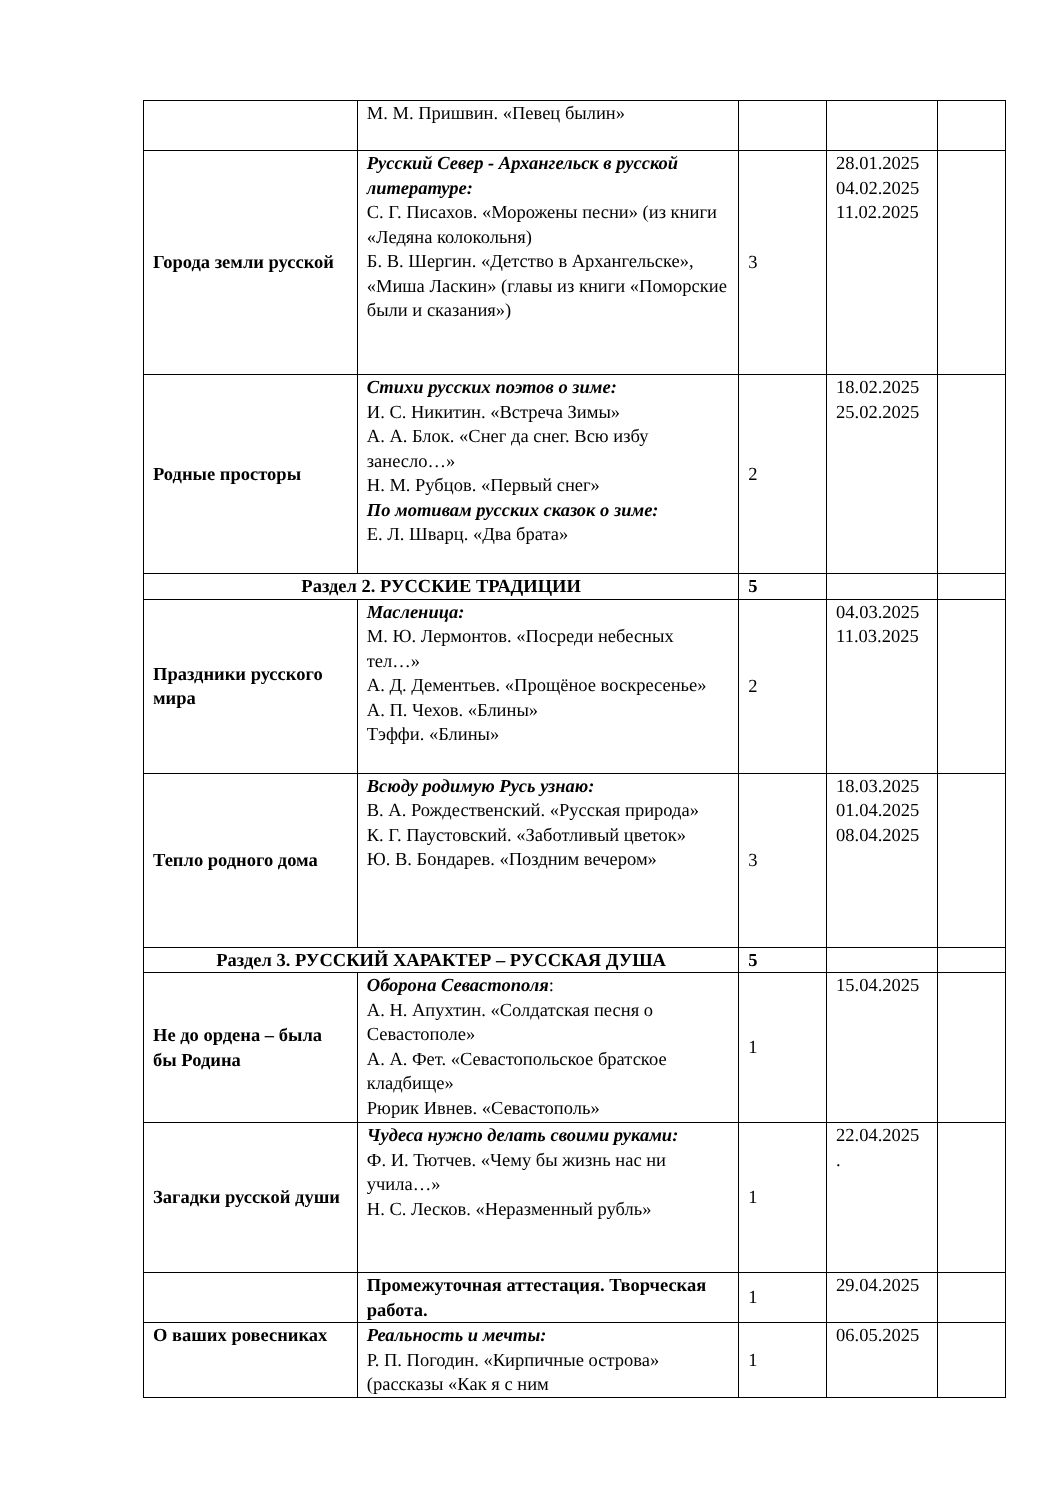| | М. М. Пришвин. «Певец былин» | | | |
| Города земли русской | Русский Север - Архангельск в русской литературе: С. Г. Писахов. «Морожены песни» (из книги «Ледяна колокольня) Б. В. Шергин. «Детство в Архангельске», «Миша Ласкин» (главы из книги «Поморские были и сказания») | 3 | 28.01.2025 04.02.2025 11.02.2025 | |
| Родные просторы | Стихи русских поэтов о зиме: И. С. Никитин. «Встреча Зимы» А. А. Блок. «Снег да снег. Всю избу занесло…» Н. М. Рубцов. «Первый снег» По мотивам русских сказок о зиме: Е. Л. Шварц. «Два брата» | 2 | 18.02.2025 25.02.2025 | |
| Раздел 2. РУССКИЕ ТРАДИЦИИ | | 5 | | |
| Праздники русского мира | Масленица: М. Ю. Лермонтов. «Посреди небесных тел…» А. Д. Дементьев. «Прощёное воскресенье» А. П. Чехов. «Блины» Тэффи. «Блины» | 2 | 04.03.2025 11.03.2025 | |
| Тепло родного дома | Всюду родимую Русь узнаю: В. А. Рождественский. «Русская природа» К. Г. Паустовский. «Заботливый цветок» Ю. В. Бондарев. «Поздним вечером» | 3 | 18.03.2025 01.04.2025 08.04.2025 | |
| Раздел 3. РУССКИЙ ХАРАКТЕР – РУССКАЯ ДУША | | 5 | | |
| Не до ордена – была бы Родина | Оборона Севастополя : А. Н. Апухтин. «Солдатская песня о Севастополе» А. А. Фет. «Севастопольское братское кладбище» Рюрик Ивнев. «Севастополь» | 1 | 15.04.2025 | |
| Загадки русской души | Чудеса нужно делать своими руками: Ф. И. Тютчев. «Чему бы жизнь нас ни учила…» Н. С. Лесков. «Неразменный рубль» | 1 | 22.04.2025 . | |
| | Промежуточная аттестация. Творческая работа. | 1 | 29.04.2025 | |
| О ваших ровесниках | Реальность и мечты: Р. П. Погодин. «Кирпичные острова» (рассказы «Как я с ним | 1 | 06.05.2025 | |